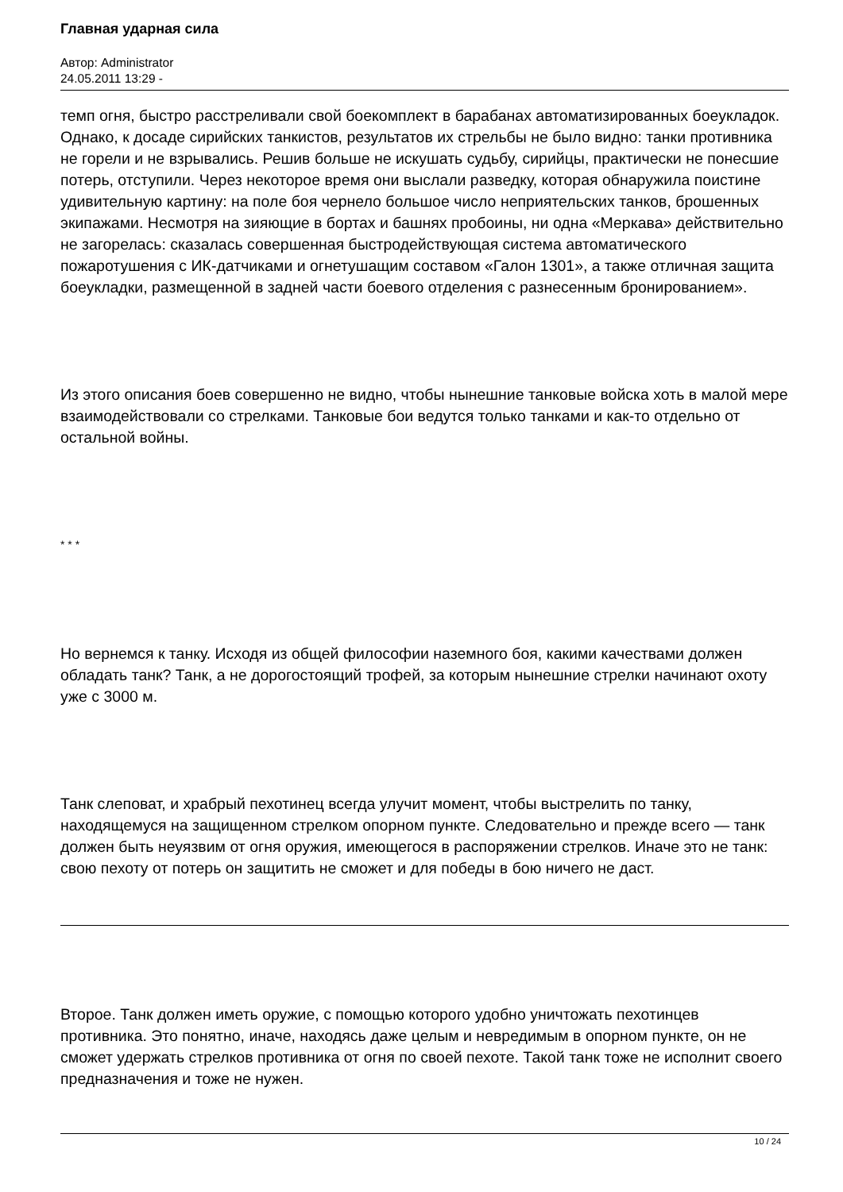Главная ударная сила
Автор: Administrator
24.05.2011 13:29 -
темп огня, быстро расстреливали свой боекомплект в барабанах автоматизированных боеукладок. Однако, к досаде сирийских танкистов, результатов их стрельбы не было видно: танки противника не горели и не взрывались. Решив больше не искушать судьбу, сирийцы, практически не понесшие потерь, отступили. Через некоторое время они выслали разведку, которая обнаружила поистине удивительную картину: на поле боя чернело большое число неприятельских танков, брошенных экипажами. Несмотря на зияющие в бортах и башнях пробоины, ни одна «Меркава» действительно не загорелась: сказалась совершенная быстродействующая система автоматического пожаротушения с ИК-датчиками и огнетушащим составом «Галон 1301», а также отличная защита боеукладки, размещенной в задней части боевого отделения с разнесенным бронированием».
Из этого описания боев совершенно не видно, чтобы нынешние танковые войска хоть в малой мере взаимодействовали со стрелками. Танковые бои ведутся только танками и как-то отдельно от остальной войны.
* * *
Но вернемся к танку. Исходя из общей философии наземного боя, какими качествами должен обладать танк? Танк, а не дорогостоящий трофей, за которым нынешние стрелки начинают охоту уже с 3000 м.
Танк слеповат, и храбрый пехотинец всегда улучит момент, чтобы выстрелить по танку, находящемуся на защищенном стрелком опорном пункте. Следовательно и прежде всего — танк должен быть неуязвим от огня оружия, имеющегося в распоряжении стрелков. Иначе это не танк: свою пехоту от потерь он защитить не сможет и для победы в бою ничего не даст.
Второе. Танк должен иметь оружие, с помощью которого удобно уничтожать пехотинцев противника. Это понятно, иначе, находясь даже целым и невредимым в опорном пункте, он не сможет удержать стрелков противника от огня по своей пехоте. Такой танк тоже не исполнит своего предназначения и тоже не нужен.
10 / 24